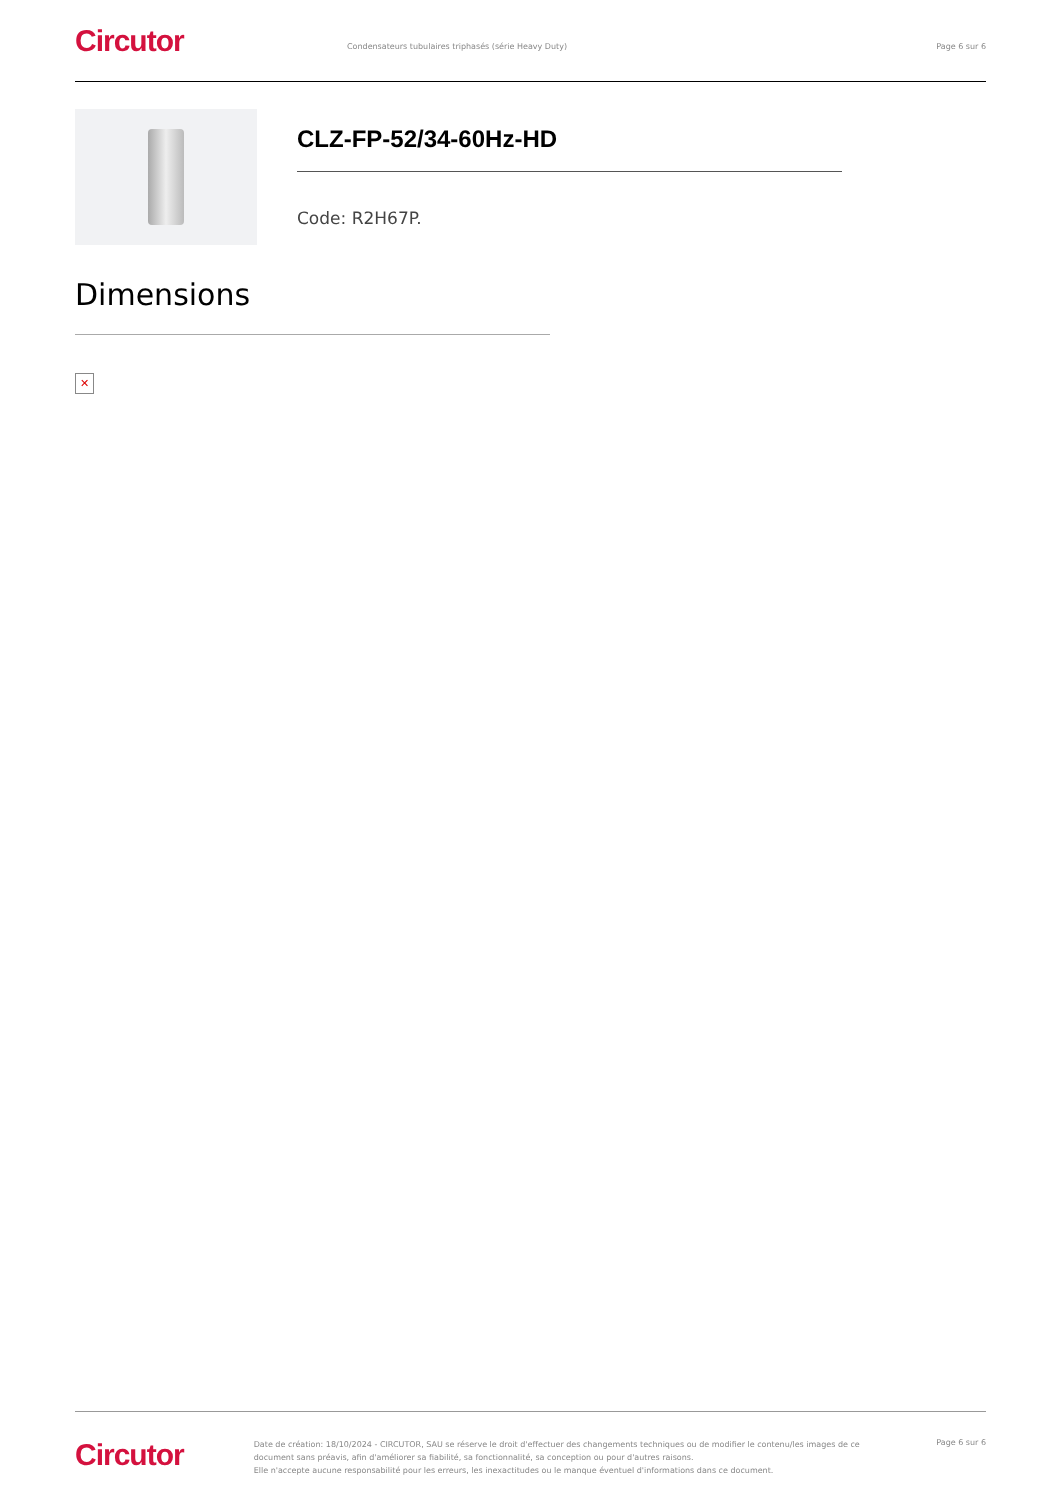Circutor
Condensateurs tubulaires triphasés (série Heavy Duty) Page 6 sur 6
CLZ-FP-52/34-60Hz-HD
Code: R2H67P.
Dimensions
✕
Circutor
Date de création: 18/10/2024 - CIRCUTOR, SAU se réserve le droit d'effectuer des changements techniques ou de modifier le contenu/les images de ce document sans préavis, afin d'améliorer sa fiabilité, sa fonctionnalité, sa conception ou pour d'autres raisons.
Elle n'accepte aucune responsabilité pour les erreurs, les inexactitudes ou le manque éventuel d'informations dans ce document.
Page 6 sur 6